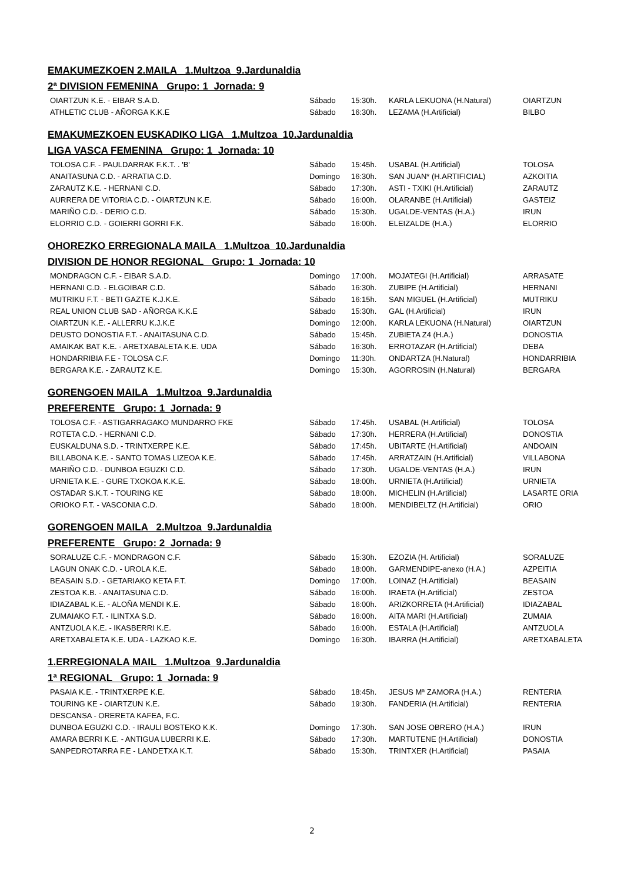EMAKUMEZKOEN 2.MAILA 1.Multzoa 9.Jardunaldia
2ª DIVISION FEMENINA Grupo: 1 Jornada: 9
| OIARTZUN K.E. - EIBAR S.A.D. | Sábado | 15:30h. | KARLA LEKUONA (H.Natural) | OIARTZUN |
| ATHLETIC CLUB - AÑORGA K.K.E | Sábado | 16:30h. | LEZAMA (H.Artificial) | BILBO |
EMAKUMEZKOEN EUSKADIKO LIGA 1.Multzoa 10.Jardunaldia
LIGA VASCA FEMENINA Grupo: 1 Jornada: 10
| TOLOSA C.F. - PAULDARRAK F.K.T. . 'B' | Sábado | 15:45h. | USABAL (H.Artificial) | TOLOSA |
| ANAITASUNA C.D. - ARRATIA C.D. | Domingo | 16:30h. | SAN JUAN* (H.ARTIFICIAL) | AZKOITIA |
| ZARAUTZ K.E. - HERNANI C.D. | Sábado | 17:30h. | ASTI - TXIKI (H.Artificial) | ZARAUTZ |
| AURRERA DE VITORIA C.D. - OIARTZUN K.E. | Sábado | 16:00h. | OLARANBE (H.Artificial) | GASTEIZ |
| MARIÑO C.D. - DERIO C.D. | Sábado | 15:30h. | UGALDE-VENTAS (H.A.) | IRUN |
| ELORRIO C.D. - GOIERRI GORRI F.K. | Sábado | 16:00h. | ELEIZALDE (H.A.) | ELORRIO |
OHOREZKO ERREGIONALA MAILA 1.Multzoa 10.Jardunaldia
DIVISION DE HONOR REGIONAL Grupo: 1 Jornada: 10
| MONDRAGON C.F. - EIBAR S.A.D. | Domingo | 17:00h. | MOJATEGI (H.Artificial) | ARRASATE |
| HERNANI C.D. - ELGOIBAR C.D. | Sábado | 16:30h. | ZUBIPE (H.Artificial) | HERNANI |
| MUTRIKU F.T. - BETI GAZTE K.J.K.E. | Sábado | 16:15h. | SAN MIGUEL (H.Artificial) | MUTRIKU |
| REAL UNION CLUB SAD - AÑORGA K.K.E | Sábado | 15:30h. | GAL (H.Artificial) | IRUN |
| OIARTZUN K.E. - ALLERRU K.J.K.E | Domingo | 12:00h. | KARLA LEKUONA (H.Natural) | OIARTZUN |
| DEUSTO DONOSTIA F.T. - ANAITASUNA C.D. | Sábado | 15:45h. | ZUBIETA Z4 (H.A.) | DONOSTIA |
| AMAIKAK BAT K.E. - ARETXABALETA K.E. UDA | Sábado | 16:30h. | ERROTAZAR (H.Artificial) | DEBA |
| HONDARRIBIA F.E - TOLOSA C.F. | Domingo | 11:30h. | ONDARTZA (H.Natural) | HONDARRIBIA |
| BERGARA K.E. - ZARAUTZ K.E. | Domingo | 15:30h. | AGORROSIN (H.Natural) | BERGARA |
GORENGOEN MAILA 1.Multzoa 9.Jardunaldia
PREFERENTE Grupo: 1 Jornada: 9
| TOLOSA C.F. - ASTIGARRAGAKO MUNDARRO FKE | Sábado | 17:45h. | USABAL (H.Artificial) | TOLOSA |
| ROTETA C.D. - HERNANI C.D. | Sábado | 17:30h. | HERRERA (H.Artificial) | DONOSTIA |
| EUSKALDUNA S.D. - TRINTXERPE K.E. | Sábado | 17:45h. | UBITARTE (H.Artificial) | ANDOAIN |
| BILLABONA K.E. - SANTO TOMAS LIZEOA K.E. | Sábado | 17:45h. | ARRATZAIN (H.Artificial) | VILLABONA |
| MARIÑO C.D. - DUNBOA EGUZKI C.D. | Sábado | 17:30h. | UGALDE-VENTAS (H.A.) | IRUN |
| URNIETA K.E. - GURE TXOKOA K.K.E. | Sábado | 18:00h. | URNIETA (H.Artificial) | URNIETA |
| OSTADAR S.K.T. - TOURING KE | Sábado | 18:00h. | MICHELIN (H.Artificial) | LASARTE ORIA |
| ORIOKO F.T. - VASCONIA C.D. | Sábado | 18:00h. | MENDIBELTZ (H.Artificial) | ORIO |
GORENGOEN MAILA 2.Multzoa 9.Jardunaldia
PREFERENTE Grupo: 2 Jornada: 9
| SORALUZE C.F. - MONDRAGON C.F. | Sábado | 15:30h. | EZOZIA (H. Artificial) | SORALUZE |
| LAGUN ONAK C.D. - UROLA K.E. | Sábado | 18:00h. | GARMENDIPE-anexo (H.A.) | AZPEITIA |
| BEASAIN S.D. - GETARIAKO KETA F.T. | Domingo | 17:00h. | LOINAZ (H.Artificial) | BEASAIN |
| ZESTOA K.B. - ANAITASUNA C.D. | Sábado | 16:00h. | IRAETA (H.Artificial) | ZESTOA |
| IDIAZABAL K.E. - ALOÑA MENDI K.E. | Sábado | 16:00h. | ARIZKORRETA (H.Artificial) | IDIAZABAL |
| ZUMAIAKO F.T. - ILINTXA S.D. | Sábado | 16:00h. | AITA MARI (H.Artificial) | ZUMAIA |
| ANTZUOLA K.E. - IKASBERRI K.E. | Sábado | 16:00h. | ESTALA (H.Artificial) | ANTZUOLA |
| ARETXABALETA K.E. UDA - LAZKAO K.E. | Domingo | 16:30h. | IBARRA (H.Artificial) | ARETXABALETA |
1.ERREGIONALA MAIL 1.Multzoa 9.Jardunaldia
1ª REGIONAL Grupo: 1 Jornada: 9
| PASAIA K.E. - TRINTXERPE K.E. | Sábado | 18:45h. | JESUS Mª ZAMORA (H.A.) | RENTERIA |
| TOURING KE - OIARTZUN K.E. | Sábado | 19:30h. | FANDERIA (H.Artificial) | RENTERIA |
| DESCANSA - ORERETA KAFEA, F.C. | | | | |
| DUNBOA EGUZKI C.D. - IRAULI BOSTEKO K.K. | Domingo | 17:30h. | SAN JOSE OBRERO (H.A.) | IRUN |
| AMARA BERRI K.E. - ANTIGUA LUBERRI K.E. | Sábado | 17:30h. | MARTUTENE (H.Artificial) | DONOSTIA |
| SANPEDROTARRA F.E - LANDETXA K.T. | Sábado | 15:30h. | TRINTXER (H.Artificial) | PASAIA |
2